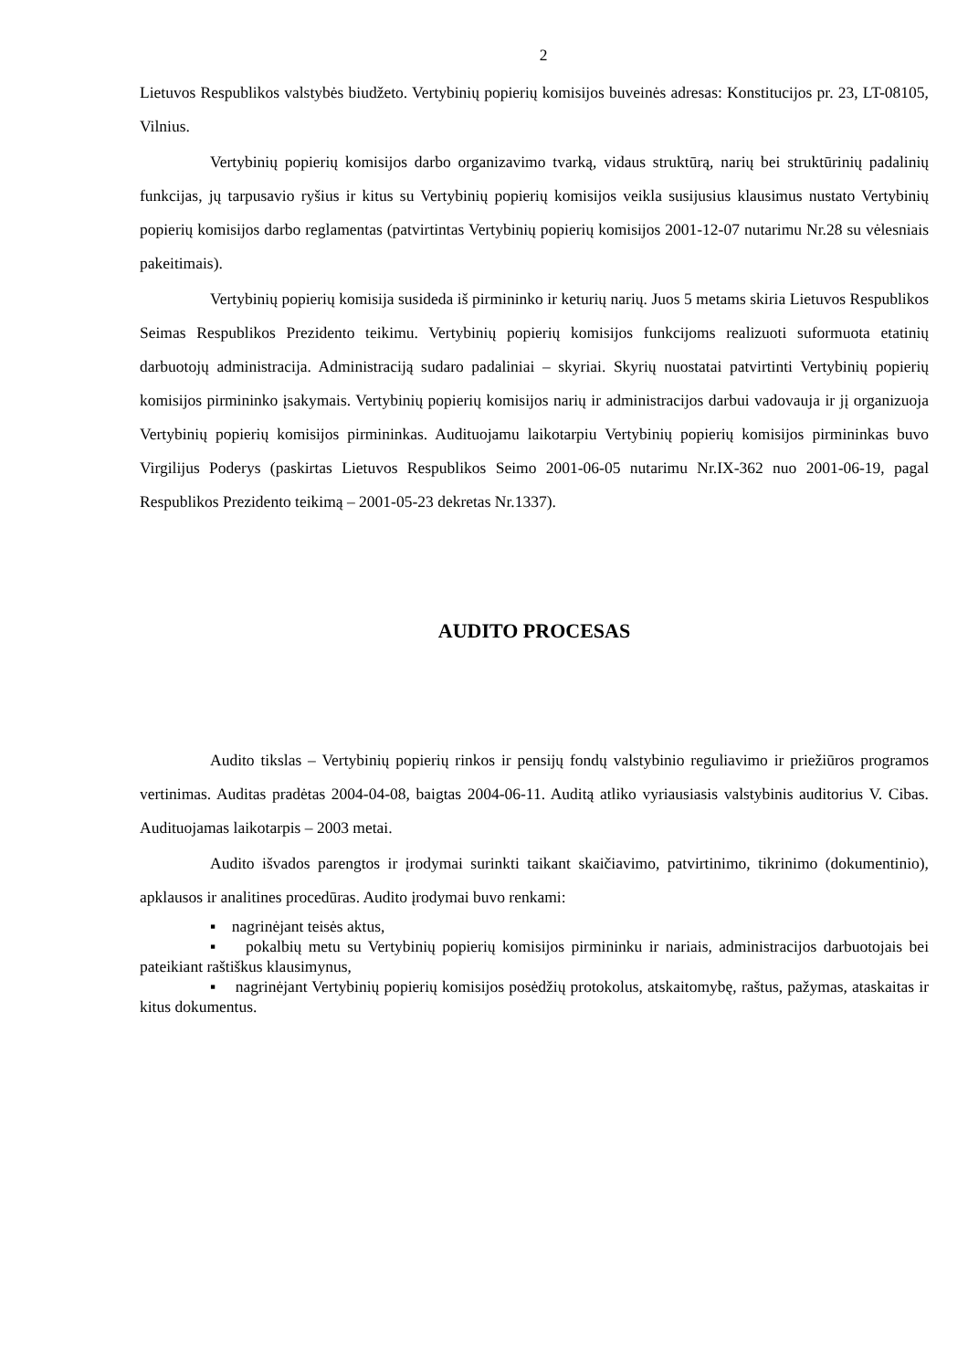2
Lietuvos Respublikos valstybės biudžeto. Vertybinių popierių komisijos buveinės adresas: Konstitucijos pr. 23, LT-08105, Vilnius.
Vertybinių popierių komisijos darbo organizavimo tvarką, vidaus struktūrą, narių bei struktūrinių padalinių funkcijas, jų tarpusavio ryšius ir kitus su Vertybinių popierių komisijos veikla susijusius klausimus nustato Vertybinių popierių komisijos darbo reglamentas (patvirtintas Vertybinių popierių komisijos 2001-12-07 nutarimu Nr.28 su vėlesniais pakeitimais).
Vertybinių popierių komisija susideda iš pirmininko ir keturių narių. Juos 5 metams skiria Lietuvos Respublikos Seimas Respublikos Prezidento teikimu. Vertybinių popierių komisijos funkcijoms realizuoti suformuota etatinių darbuotojų administracija. Administraciją sudaro padaliniai – skyriai. Skyrių nuostatai patvirtinti Vertybinių popierių komisijos pirmininko įsakymais. Vertybinių popierių komisijos narių ir administracijos darbui vadovauja ir jį organizuoja Vertybinių popierių komisijos pirmininkas. Audituojamu laikotarpiu Vertybinių popierių komisijos pirmininkas buvo Virgilijus Poderys (paskirtas Lietuvos Respublikos Seimo 2001-06-05 nutarimu Nr.IX-362 nuo 2001-06-19, pagal Respublikos Prezidento teikimą – 2001-05-23 dekretas Nr.1337).
AUDITO PROCESAS
Audito tikslas – Vertybinių popierių rinkos ir pensijų fondų valstybinio reguliavimo ir priežiūros programos vertinimas. Auditas pradėtas 2004-04-08, baigtas 2004-06-11. Auditą atliko vyriausiasis valstybinis auditorius V. Cibas. Audituojamas laikotarpis – 2003 metai.
Audito išvados parengtos ir įrodymai surinkti taikant skaičiavimo, patvirtinimo, tikrinimo (dokumentinio), apklausos ir analitines procedūras. Audito įrodymai buvo renkami:
▪ nagrinėjant teisės aktus,
▪ pokalbių metu su Vertybinių popierių komisijos pirmininku ir nariais, administracijos darbuotojais bei pateikiant raštiškus klausimynus,
▪ nagrinėjant Vertybinių popierių komisijos posėdžių protokolus, atskaitomybę, raštus, pažymas, ataskaitas ir kitus dokumentus.